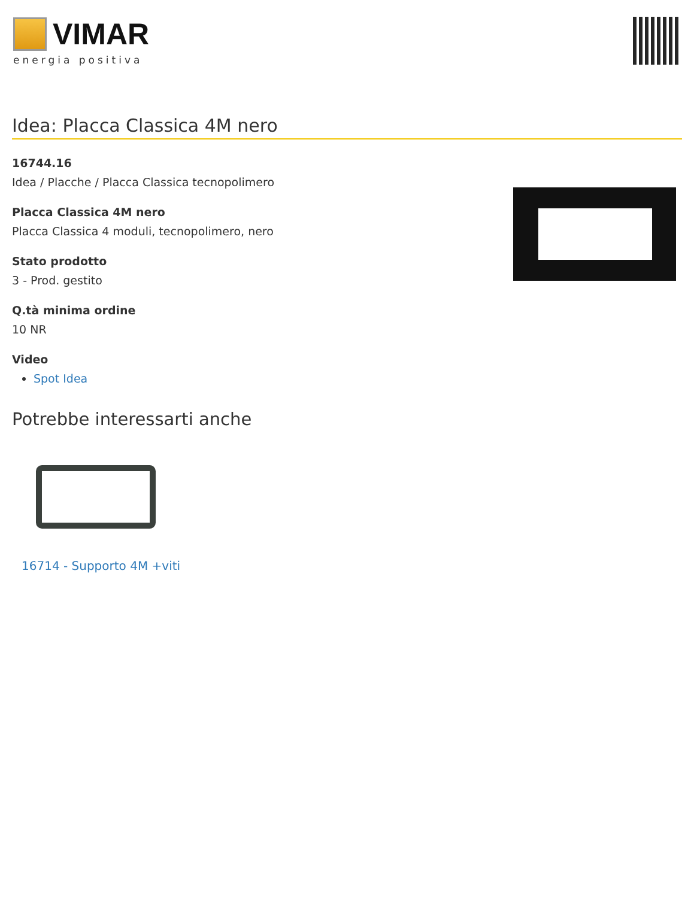VIMAR
energia positiva
Idea: Placca Classica 4M nero
16744.16
Idea / Placche / Placca Classica tecnopolimero
Placca Classica 4M nero
Placca Classica 4 moduli, tecnopolimero, nero
Stato prodotto
3 - Prod. gestito
Q.tà minima ordine
10 NR
Video
Spot Idea
Potrebbe interessarti anche
16714 - Supporto 4M +viti